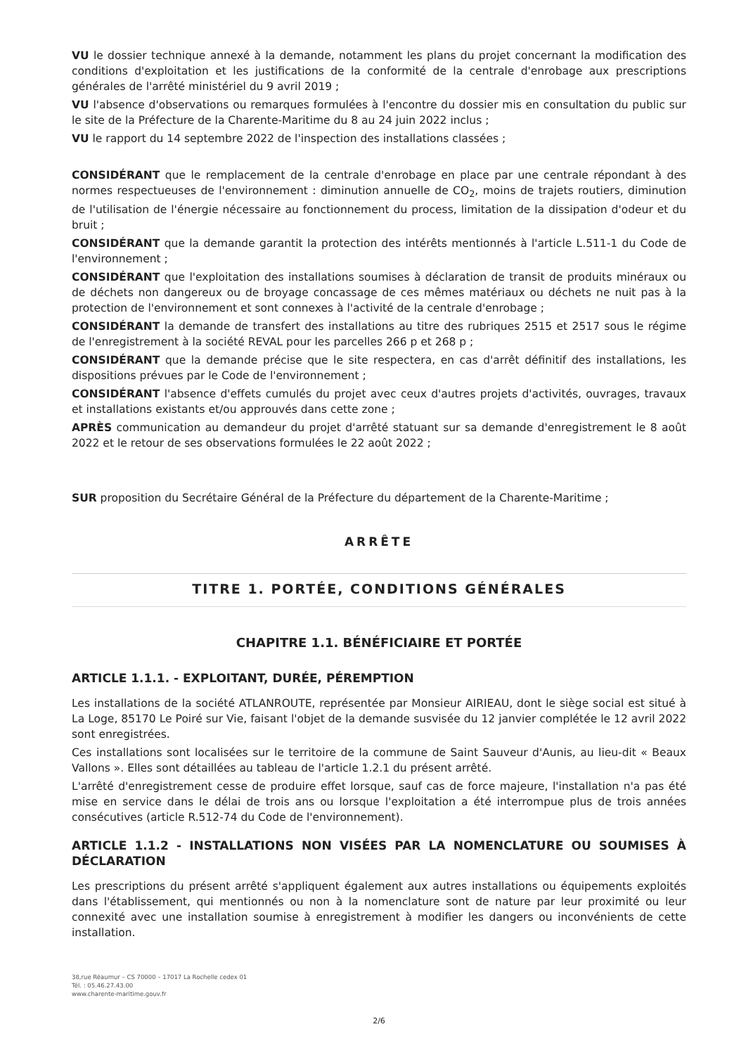VU le dossier technique annexé à la demande, notamment les plans du projet concernant la modification des conditions d'exploitation et les justifications de la conformité de la centrale d'enrobage aux prescriptions générales de l'arrêté ministériel du 9 avril 2019 ;
VU l'absence d'observations ou remarques formulées à l'encontre du dossier mis en consultation du public sur le site de la Préfecture de la Charente-Maritime du 8 au 24 juin 2022 inclus ;
VU le rapport du 14 septembre 2022 de l'inspection des installations classées ;
CONSIDÉRANT que le remplacement de la centrale d'enrobage en place par une centrale répondant à des normes respectueuses de l'environnement : diminution annuelle de CO<sub>2</sub>, moins de trajets routiers, diminution de l'utilisation de l'énergie nécessaire au fonctionnement du process, limitation de la dissipation d'odeur et du bruit ;
CONSIDÉRANT que la demande garantit la protection des intérêts mentionnés à l'article L.511-1 du Code de l'environnement ;
CONSIDÉRANT que l'exploitation des installations soumises à déclaration de transit de produits minéraux ou de déchets non dangereux ou de broyage concassage de ces mêmes matériaux ou déchets ne nuit pas à la protection de l'environnement et sont connexes à l'activité de la centrale d'enrobage ;
CONSIDÉRANT la demande de transfert des installations au titre des rubriques 2515 et 2517 sous le régime de l'enregistrement à la société REVAL pour les parcelles 266 p et 268 p ;
CONSIDÉRANT que la demande précise que le site respectera, en cas d'arrêt définitif des installations, les dispositions prévues par le Code de l'environnement ;
CONSIDÉRANT l'absence d'effets cumulés du projet avec ceux d'autres projets d'activités, ouvrages, travaux et installations existants et/ou approuvés dans cette zone ;
APRÈS communication au demandeur du projet d'arrêté statuant sur sa demande d'enregistrement le 8 août 2022 et le retour de ses observations formulées le 22 août 2022 ;
SUR proposition du Secrétaire Général de la Préfecture du département de la Charente-Maritime ;
ARRÊTE
TITRE 1. PORTÉE, CONDITIONS GÉNÉRALES
CHAPITRE 1.1. BÉNÉFICIAIRE ET PORTÉE
ARTICLE 1.1.1. - EXPLOITANT, DURÉE, PÉREMPTION
Les installations de la société ATLANROUTE, représentée par Monsieur AIRIEAU, dont le siège social est situé à La Loge, 85170 Le Poiré sur Vie, faisant l'objet de la demande susvisée du 12 janvier complétée le 12 avril 2022 sont enregistrées.
Ces installations sont localisées sur le territoire de la commune de Saint Sauveur d'Aunis, au lieu-dit « Beaux Vallons ». Elles sont détaillées au tableau de l'article 1.2.1 du présent arrêté.
L'arrêté d'enregistrement cesse de produire effet lorsque, sauf cas de force majeure, l'installation n'a pas été mise en service dans le délai de trois ans ou lorsque l'exploitation a été interrompue plus de trois années consécutives (article R.512-74 du Code de l'environnement).
ARTICLE 1.1.2 - INSTALLATIONS NON VISÉES PAR LA NOMENCLATURE OU SOUMISES À DÉCLARATION
Les prescriptions du présent arrêté s'appliquent également aux autres installations ou équipements exploités dans l'établissement, qui mentionnés ou non à la nomenclature sont de nature par leur proximité ou leur connexité avec une installation soumise à enregistrement à modifier les dangers ou inconvénients de cette installation.
38,rue Réaumur – CS 70000 – 17017 La Rochelle cedex 01
Tél. : 05.46.27.43.00
www.charente-maritime.gouv.fr
2/6